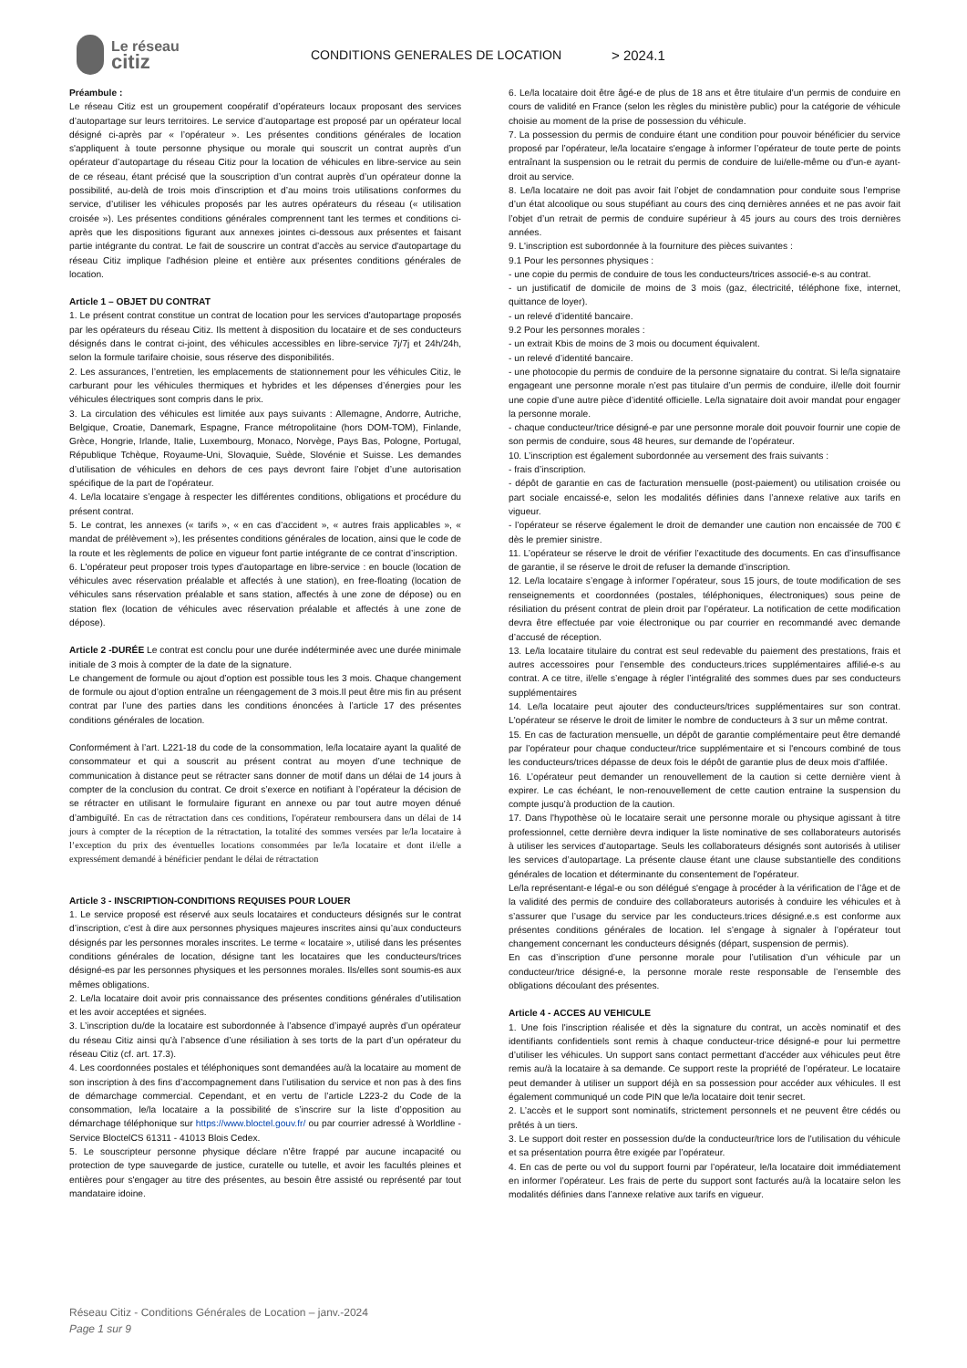Le réseau
citiz
CONDITIONS GENERALES DE LOCATION > 2024.1
Préambule :
Le réseau Citiz est un groupement coopératif d’opérateurs locaux proposant des services d’autopartage sur leurs territoires. Le service d’autopartage est proposé par un opérateur local désigné ci-après par « l’opérateur ». Les présentes conditions générales de location s'appliquent à toute personne physique ou morale qui souscrit un contrat auprès d’un opérateur d’autopartage du réseau Citiz pour la location de véhicules en libre-service au sein de ce réseau, étant précisé que la souscription d’un contrat auprès d’un opérateur donne la possibilité, au-delà de trois mois d’inscription et d’au moins trois utilisations conformes du service, d’utiliser les véhicules proposés par les autres opérateurs du réseau (« utilisation croisée »). Les présentes conditions générales comprennent tant les termes et conditions ci-après que les dispositions figurant aux annexes jointes ci-dessous aux présentes et faisant partie intégrante du contrat. Le fait de souscrire un contrat d’accès au service d'autopartage du réseau Citiz implique l'adhésion pleine et entière aux présentes conditions générales de location.
Article 1 – OBJET DU CONTRAT
1. Le présent contrat constitue un contrat de location pour les services d'autopartage proposés par les opérateurs du réseau Citiz. Ils mettent à disposition du locataire et de ses conducteurs désignés dans le contrat ci-joint, des véhicules accessibles en libre-service 7j/7j et 24h/24h, selon la formule tarifaire choisie, sous réserve des disponibilités.
2. Les assurances, l’entretien, les emplacements de stationnement pour les véhicules Citiz, le carburant pour les véhicules thermiques et hybrides et les dépenses d’énergies pour les véhicules électriques sont compris dans le prix.
3. La circulation des véhicules est limitée aux pays suivants : Allemagne, Andorre, Autriche, Belgique, Croatie, Danemark, Espagne, France métropolitaine (hors DOM-TOM), Finlande, Grèce, Hongrie, Irlande, Italie, Luxembourg, Monaco, Norvège, Pays Bas, Pologne, Portugal, République Tchèque, Royaume-Uni, Slovaquie, Suède, Slovénie et Suisse. Les demandes d’utilisation de véhicules en dehors de ces pays devront faire l’objet d’une autorisation spécifique de la part de l’opérateur.
4. Le/la locataire s’engage à respecter les différentes conditions, obligations et procédure du présent contrat.
5. Le contrat, les annexes (« tarifs », « en cas d’accident », « autres frais applicables », « mandat de prélèvement »), les présentes conditions générales de location, ainsi que le code de la route et les règlements de police en vigueur font partie intégrante de ce contrat d’inscription.
6. L'opérateur peut proposer trois types d’autopartage en libre-service : en boucle (location de véhicules avec réservation préalable et affectés à une station), en free-floating (location de véhicules sans réservation préalable et sans station, affectés à une zone de dépose) ou en station flex (location de véhicules avec réservation préalable et affectés à une zone de dépose).
Article 2 -DURÉE Le contrat est conclu pour une durée indéterminée avec une durée minimale initiale de 3 mois à compter de la date de la signature.
Le changement de formule ou ajout d’option est possible tous les 3 mois. Chaque changement de formule ou ajout d’option entraîne un réengagement de 3 mois.Il peut être mis fin au présent contrat par l’une des parties dans les conditions énoncées à l’article 17 des présentes conditions générales de location.
Conformément à l’art. L221-18 du code de la consommation, le/la locataire ayant la qualité de consommateur et qui a souscrit au présent contrat au moyen d’une technique de communication à distance peut se rétracter sans donner de motif dans un délai de 14 jours à compter de la conclusion du contrat. Ce droit s’exerce en notifiant à l’opérateur la décision de se rétracter en utilisant le formulaire figurant en annexe ou par tout autre moyen dénué d’ambiguïté. En cas de rétractation dans ces conditions, l'opérateur remboursera dans un délai de 14 jours à compter de la réception de la rétractation, la totalité des sommes versées par le/la locataire à l’exception du prix des éventuelles locations consommées par le/la locataire et dont il/elle a expressément demandé à bénéficier pendant le délai de rétractation
Article 3 - INSCRIPTION-CONDITIONS REQUISES POUR LOUER
1. Le service proposé est réservé aux seuls locataires et conducteurs désignés sur le contrat d’inscription, c’est à dire aux personnes physiques majeures inscrites ainsi qu’aux conducteurs désignés par les personnes morales inscrites. Le terme « locataire », utilisé dans les présentes conditions générales de location, désigne tant les locataires que les conducteurs/trices désigné-es par les personnes physiques et les personnes morales. Ils/elles sont soumis-es aux mêmes obligations.
2. Le/la locataire doit avoir pris connaissance des présentes conditions générales d’utilisation et les avoir acceptées et signées.
3. L’inscription du/de la locataire est subordonnée à l’absence d’impayé auprès d’un opérateur du réseau Citiz ainsi qu’à l’absence d’une résiliation à ses torts de la part d’un opérateur du réseau Citiz (cf. art. 17.3).
4. Les coordonnées postales et téléphoniques sont demandées au/à la locataire au moment de son inscription à des fins d’accompagnement dans l’utilisation du service et non pas à des fins de démarchage commercial. Cependant, et en vertu de l’article L223-2 du Code de la consommation, le/la locataire a la possibilité de s’inscrire sur la liste d’opposition au démarchage téléphonique sur https://www.bloctel.gouv.fr/ ou par courrier adressé à Worldline - Service BloctelCS 61311 - 41013 Blois Cedex.
5. Le souscripteur personne physique déclare n'être frappé par aucune incapacité ou protection de type sauvegarde de justice, curatelle ou tutelle, et avoir les facultés pleines et entières pour s'engager au titre des présentes, au besoin être assisté ou représenté par tout mandataire idoine.
6. Le/la locataire doit être âgé-e de plus de 18 ans et être titulaire d'un permis de conduire en cours de validité en France (selon les règles du ministère public) pour la catégorie de véhicule choisie au moment de la prise de possession du véhicule.
7. La possession du permis de conduire étant une condition pour pouvoir bénéficier du service proposé par l’opérateur, le/la locataire s'engage à informer l’opérateur de toute perte de points entraînant la suspension ou le retrait du permis de conduire de lui/elle-même ou d'un-e ayant-droit au service.
8. Le/la locataire ne doit pas avoir fait l’objet de condamnation pour conduite sous l’emprise d’un état alcoolique ou sous stupéfiant au cours des cinq dernières années et ne pas avoir fait l’objet d’un retrait de permis de conduire supérieur à 45 jours au cours des trois dernières années.
9. L'inscription est subordonnée à la fourniture des pièces suivantes :
9.1 Pour les personnes physiques :
- une copie du permis de conduire de tous les conducteurs/trices associé-e-s au contrat.
- un justificatif de domicile de moins de 3 mois (gaz, électricité, téléphone fixe, internet, quittance de loyer).
- un relevé d’identité bancaire.
9.2 Pour les personnes morales :
- un extrait Kbis de moins de 3 mois ou document équivalent.
- un relevé d’identité bancaire.
- une photocopie du permis de conduire de la personne signataire du contrat. Si le/la signataire engageant une personne morale n’est pas titulaire d’un permis de conduire, il/elle doit fournir une copie d’une autre pièce d’identité officielle. Le/la signataire doit avoir mandat pour engager la personne morale.
- chaque conducteur/trice désigné-e par une personne morale doit pouvoir fournir une copie de son permis de conduire, sous 48 heures, sur demande de l’opérateur.
10. L’inscription est également subordonnée au versement des frais suivants :
- frais d’inscription.
- dépôt de garantie en cas de facturation mensuelle (post-paiement) ou utilisation croisée ou part sociale encaissé-e, selon les modalités définies dans l’annexe relative aux tarifs en vigueur.
- l’opérateur se réserve également le droit de demander une caution non encaissée de 700 € dès le premier sinistre.
11. L’opérateur se réserve le droit de vérifier l’exactitude des documents. En cas d’insuffisance de garantie, il se réserve le droit de refuser la demande d’inscription.
12. Le/la locataire s’engage à informer l’opérateur, sous 15 jours, de toute modification de ses renseignements et coordonnées (postales, téléphoniques, électroniques) sous peine de résiliation du présent contrat de plein droit par l’opérateur. La notification de cette modification devra être effectuée par voie électronique ou par courrier en recommandé avec demande d’accusé de réception.
13. Le/la locataire titulaire du contrat est seul redevable du paiement des prestations, frais et autres accessoires pour l’ensemble des conducteurs.trices supplémentaires affilié-e-s au contrat. A ce titre, il/elle s’engage à régler l’intégralité des sommes dues par ses conducteurs supplémentaires
14. Le/la locataire peut ajouter des conducteurs/trices supplémentaires sur son contrat. L'opérateur se réserve le droit de limiter le nombre de conducteurs à 3 sur un même contrat.
15. En cas de facturation mensuelle, un dépôt de garantie complémentaire peut être demandé par l’opérateur pour chaque conducteur/trice supplémentaire et si l'encours combiné de tous les conducteurs/trices dépasse de deux fois le dépôt de garantie plus de deux mois d'affilée.
16. L’opérateur peut demander un renouvellement de la caution si cette dernière vient à expirer. Le cas échéant, le non-renouvellement de cette caution entraine la suspension du compte jusqu’à production de la caution.
17. Dans l'hypothèse où le locataire serait une personne morale ou physique agissant à titre professionnel, cette dernière devra indiquer la liste nominative de ses collaborateurs autorisés à utiliser les services d’autopartage. Seuls les collaborateurs désignés sont autorisés à utiliser les services d’autopartage. La présente clause étant une clause substantielle des conditions générales de location et déterminante du consentement de l'opérateur.
Le/la représentant-e légal-e ou son délégué s'engage à procéder à la vérification de l’âge et de la validité des permis de conduire des collaborateurs autorisés à conduire les véhicules et à s’assurer que l’usage du service par les conducteurs.trices désigné.e.s est conforme aux présentes conditions générales de location. Iel s’engage à signaler à l’opérateur tout changement concernant les conducteurs désignés (départ, suspension de permis).
En cas d’inscription d’une personne morale pour l’utilisation d’un véhicule par un conducteur/trice désigné-e, la personne morale reste responsable de l’ensemble des obligations découlant des présentes.
Article 4 - ACCES AU VEHICULE
1. Une fois l'inscription réalisée et dès la signature du contrat, un accès nominatif et des identifiants confidentiels sont remis à chaque conducteur-trice désigné-e pour lui permettre d’utiliser les véhicules. Un support sans contact permettant d’accéder aux véhicules peut être remis au/à la locataire à sa demande. Ce support reste la propriété de l’opérateur. Le locataire peut demander à utiliser un support déjà en sa possession pour accéder aux véhicules. Il est également communiqué un code PIN que le/la locataire doit tenir secret.
2. L’accès et le support sont nominatifs, strictement personnels et ne peuvent être cédés ou prêtés à un tiers.
3. Le support doit rester en possession du/de la conducteur/trice lors de l'utilisation du véhicule et sa présentation pourra être exigée par l’opérateur.
4. En cas de perte ou vol du support fourni par l’opérateur, le/la locataire doit immédiatement en informer l’opérateur. Les frais de perte du support sont facturés au/à la locataire selon les modalités définies dans l’annexe relative aux tarifs en vigueur.
Réseau Citiz - Conditions Générales de Location – janv.-2024
Page 1 sur 9